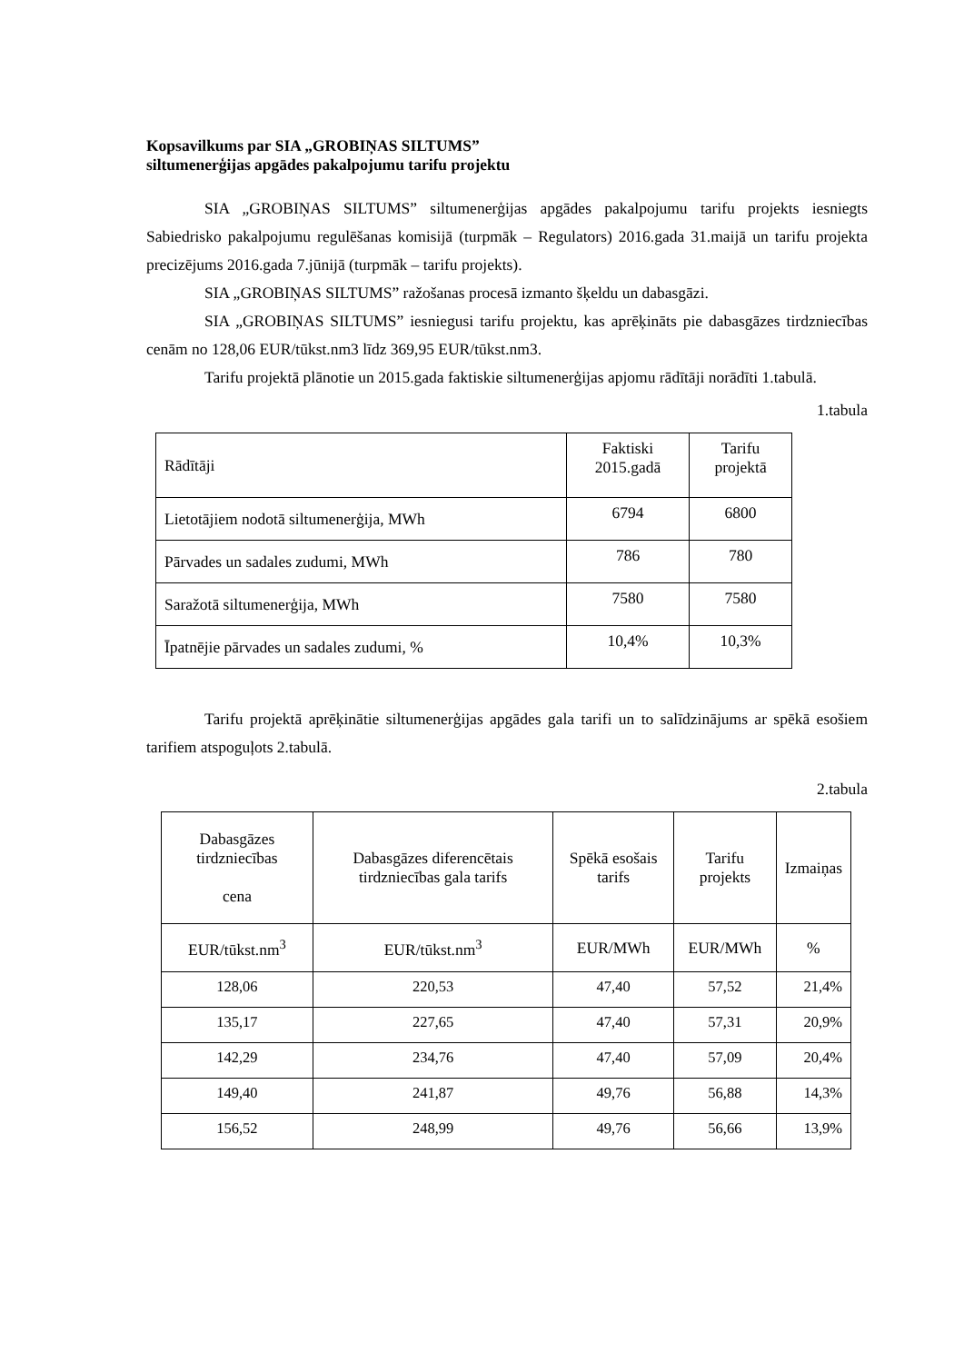Kopsavilkums par SIA „GROBIŅAS SILTUMS”
siltumenerģijas apgādes pakalpojumu tarifu projektu
SIA „GROBIŅAS SILTUMS” siltumenerģijas apgādes pakalpojumu tarifu projekts iesniegts Sabiedrisko pakalpojumu regulēšanas komisijā (turpmāk – Regulators) 2016.gada 31.maijā un tarifu projekta precizējums 2016.gada 7.jūnijā (turpmāk – tarifu projekts).
SIA „GROBIŅAS SILTUMS” ražošanas procesā izmanto šķeldu un dabasgāzi.
SIA „GROBIŅAS SILTUMS” iesniegusi tarifu projektu, kas aprēķināts pie dabasgāzes tirdzniecības cenām no 128,06 EUR/tūkst.nm3 līdz 369,95 EUR/tūkst.nm3.
Tarifu projektā plānotie un 2015.gada faktiskie siltumenerģijas apjomu rādītāji norādīti 1.tabulā.
1.tabula
| Rādītāji | Faktiski 2015.gadā | Tarifu projektā |
| Lietotājiem nodotā siltumenerģija, MWh | 6794 | 6800 |
| Pārvades un sadales zudumi, MWh | 786 | 780 |
| Saražotā siltumenerģija, MWh | 7580 | 7580 |
| Īpatnējie pārvades un sadales zudumi, % | 10,4% | 10,3% |
Tarifu projektā aprēķinātie siltumenerģijas apgādes gala tarifi un to salīdzinājums ar spēkā esošiem tarifiem atspoguļots 2.tabulā.
2.tabula
| Dabasgāzes tirdzniecības cena | Dabasgāzes diferencētais tirdzniecības gala tarifs | Spēkā esošais tarifs | Tarifu projekts | Izmaiņas |
| EUR/tūkst.nm<sup>3</sup> | EUR/tūkst.nm<sup>3</sup> | EUR/MWh | EUR/MWh | % |
| 128,06 | 220,53 | 47,40 | 57,52 | 21,4% |
| 135,17 | 227,65 | 47,40 | 57,31 | 20,9% |
| 142,29 | 234,76 | 47,40 | 57,09 | 20,4% |
| 149,40 | 241,87 | 49,76 | 56,88 | 14,3% |
| 156,52 | 248,99 | 49,76 | 56,66 | 13,9% |